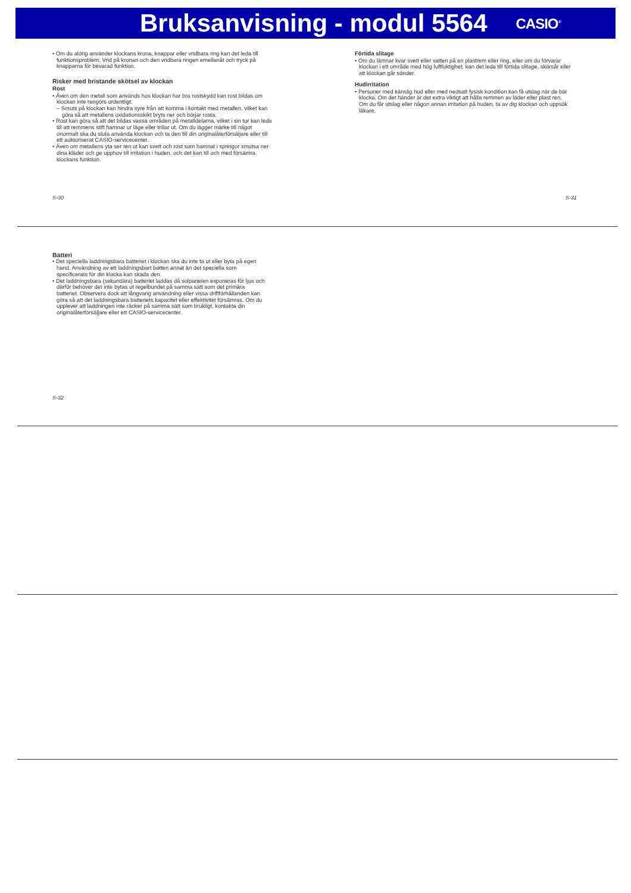Bruksanvisning - modul 5564
CASIO<sup>®</sup>
• Om du aldrig använder klockans krona, knappar eller vridbara ring kan det leda till funktionsproblem. Vrid på kronan och den vridbara ringen emellanåt och tryck på knapparna för bevarad funktion.
Risker med bristande skötsel av klockan
Rost
• Även om den metall som används hos klockan har bra rostskydd kan rost bildas om klockan inte rengörs ordentligt.
– Smuts på klockan kan hindra syre från att komma i kontakt med metallen, vilket kan göra så att metallens oxidationsskikt bryts ner och börjar rosta.
• Rost kan göra så att det bildas vassa områden på metalldelarna, vilket i sin tur kan leda till att remmens stift hamnar ur läge eller trillar ut. Om du lägger märke till något onormalt ska du sluta använda klockan och ta den till din originalåterförsäljare eller till ett auktoriserat CASIO-servicecenter.
• Även om metallens yta ser ren ut kan svett och rost som hamnat i springor smutsa ner dina kläder och ge upphov till irritation i huden, och det kan till och med försämra klockans funktion.
Förtida slitage
• Om du lämnar kvar svett eller vatten på en plastrem eller ring, eller om du förvarar klockan i ett område med hög luftfuktighet, kan det leda till förtida slitage, skärsår eller att klockan går sönder.
Hudirritation
• Personer med känslig hud eller med nedsatt fysisk kondition kan få utslag när de bär klocka. Om det händer är det extra viktigt att hålla remmen av läder eller plast ren. Om du får utslag eller någon annan irritation på huden, ta av dig klockan och uppsök läkare.
S-30 S-31
Batteri
• Det speciella laddningsbara batteriet i klockan ska du inte ta ut eller byta på egen hand. Användning av ett laddningsbart batteri annat än det speciella som specificerats för din klocka kan skada den.
• Det laddningsbara (sekundära) batteriet laddas då solpanelen exponeras för ljus och därför behöver det inte bytas ut regelbundet på samma sätt som det primära batteriet. Observera dock att långvarig användning eller vissa driftförhållanden kan göra så att det laddningsbara batteriets kapacitet eller effektivitet försämras. Om du upplever att laddningen inte räcker på samma sätt som brukligt, kontakta din originalåterförsäljare eller ett CASIO-servicecenter.
S-32